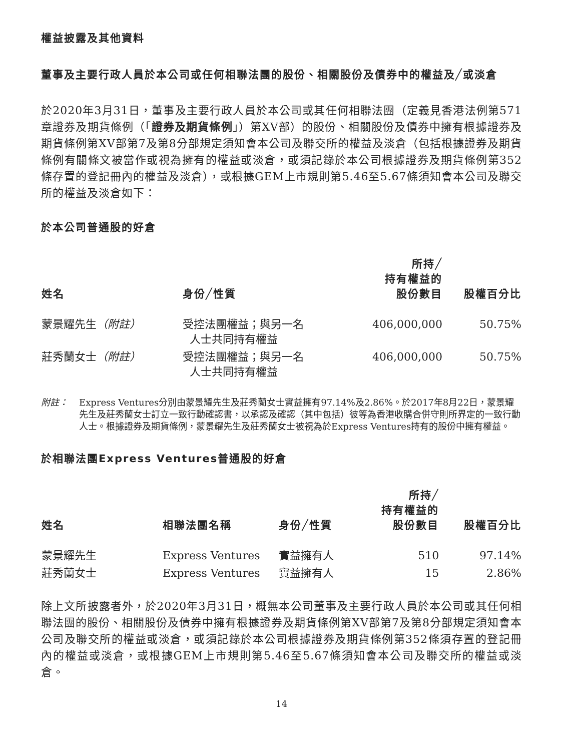權益披露及其他資料
董事及主要行政人員於本公司或任何相聯法團的股份、相關股份及債券中的權益及╱或淡倉
於2020年3月31日，董事及主要行政人員於本公司或其任何相聯法團（定義見香港法例第571章證券及期貨條例（「證券及期貨條例」）第XV部）的股份、相關股份及債券中擁有根據證券及期貨條例第XV部第7及第8分部規定須知會本公司及聯交所的權益及淡倉（包括根據證券及期貨條例有關條文被當作或視為擁有的權益或淡倉，或須記錄於本公司根據證券及期貨條例第352條存置的登記冊內的權益及淡倉），或根據GEM上市規則第5.46至5.67條須知會本公司及聯交所的權益及淡倉如下：
於本公司普通股的好倉
| 姓名 | 身份╱性質 | 所持╱ 持有權益的 股份數目 | 股權百分比 |
| --- | --- | --- | --- |
| 蒙景耀先生 （附註） | 受控法團權益；與另一名 人士共同持有權益 | 406,000,000 | 50.75% |
| 莊秀蘭女士 （附註） | 受控法團權益；與另一名 人士共同持有權益 | 406,000,000 | 50.75% |
附註： Express Ventures分別由蒙景耀先生及莊秀蘭女士實益擁有97.14%及2.86%。於2017年8月22日，蒙景耀先生及莊秀蘭女士訂立一致行動確認書，以承認及確認（其中包括）彼等為香港收購合併守則所界定的一致行動人士。根據證券及期貨條例，蒙景耀先生及莊秀蘭女士被視為於Express Ventures持有的股份中擁有權益。
於相聯法團Express Ventures普通股的好倉
| 姓名 | 相聯法團名稱 | 身份╱性質 | 所持╱ 持有權益的 股份數目 | 股權百分比 |
| --- | --- | --- | --- | --- |
| 蒙景耀先生 | Express Ventures | 實益擁有人 | 510 | 97.14% |
| 莊秀蘭女士 | Express Ventures | 實益擁有人 | 15 | 2.86% |
除上文所披露者外，於2020年3月31日，概無本公司董事及主要行政人員於本公司或其任何相聯法團的股份、相關股份及債券中擁有根據證券及期貨條例第XV部第7及第8分部規定須知會本公司及聯交所的權益或淡倉，或須記錄於本公司根據證券及期貨條例第352條須存置的登記冊內的權益或淡倉，或根據GEM上市規則第5.46至5.67條須知會本公司及聯交所的權益或淡倉。
14